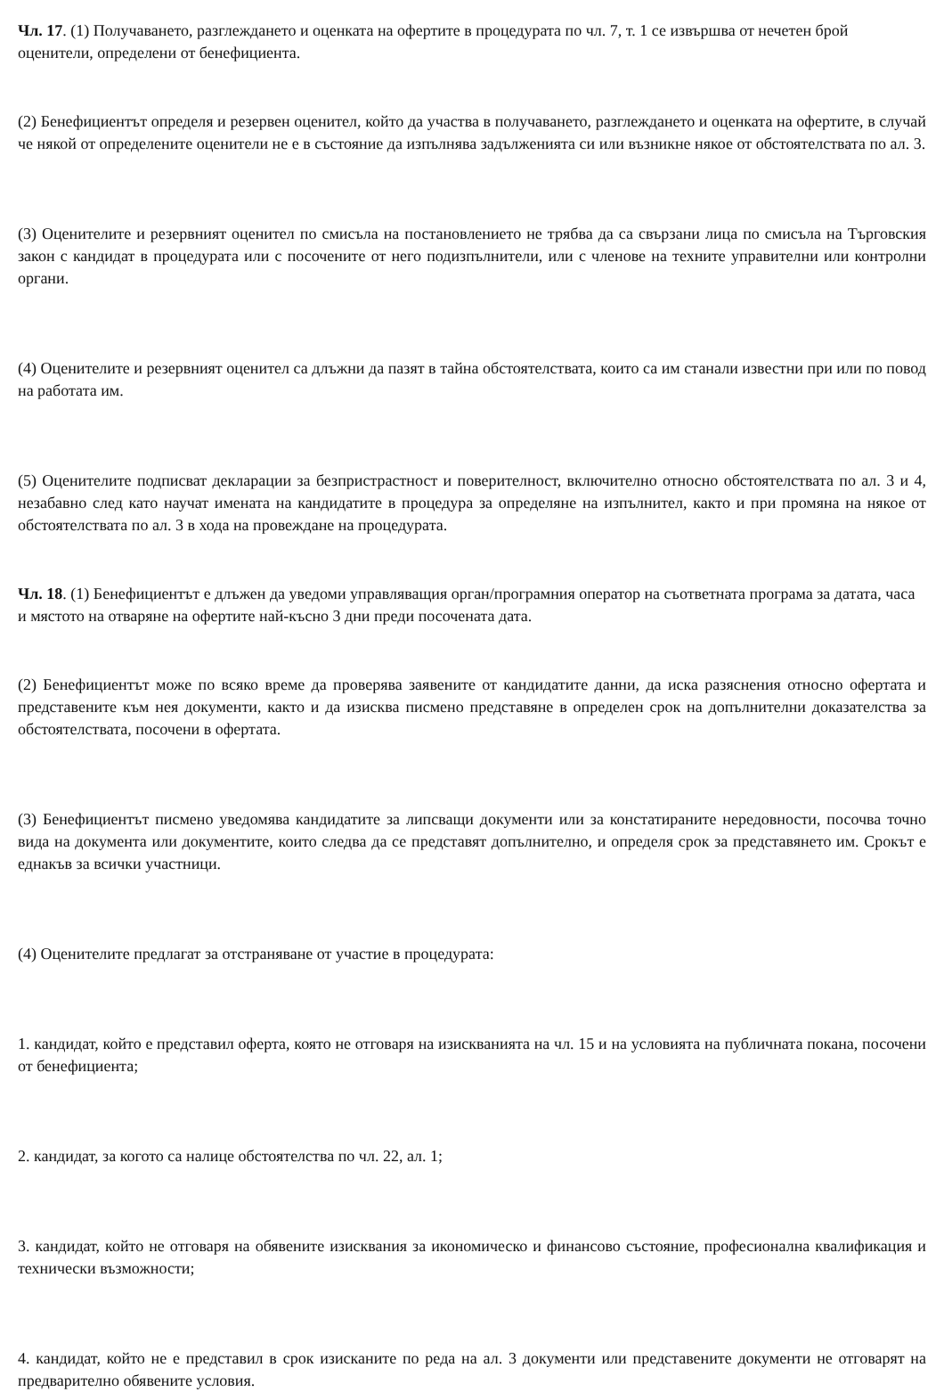Чл. 17. (1) Получаването, разглеждането и оценката на офертите в процедурата по чл. 7, т. 1 се извършва от нечетен брой оценители, определени от бенефициента.
(2) Бенефициентът определя и резервен оценител, който да участва в получаването, разглеждането и оценката на офертите, в случай че някой от определените оценители не е в състояние да изпълнява задълженията си или възникне някое от обстоятелствата по ал. 3.
(3) Оценителите и резервният оценител по смисъла на постановлението не трябва да са свързани лица по смисъла на Търговския закон с кандидат в процедурата или с посочените от него подизпълнители, или с членове на техните управителни или контролни органи.
(4) Оценителите и резервният оценител са длъжни да пазят в тайна обстоятелствата, които са им станали известни при или по повод на работата им.
(5) Оценителите подписват декларации за безпристрастност и поверителност, включително относно обстоятелствата по ал. 3 и 4, незабавно след като научат имената на кандидатите в процедура за определяне на изпълнител, както и при промяна на някое от обстоятелствата по ал. 3 в хода на провеждане на процедурата.
Чл. 18. (1) Бенефициентът е длъжен да уведоми управляващия орган/програмния оператор на съответната програма за датата, часа и мястото на отваряне на офертите най-късно 3 дни преди посочената дата.
(2) Бенефициентът може по всяко време да проверява заявените от кандидатите данни, да иска разяснения относно офертата и представените към нея документи, както и да изисква писмено представяне в определен срок на допълнителни доказателства за обстоятелствата, посочени в офертата.
(3) Бенефициентът писмено уведомява кандидатите за липсващи документи или за констатираните нередовности, посочва точно вида на документа или документите, които следва да се представят допълнително, и определя срок за представянето им. Срокът е еднакъв за всички участници.
(4) Оценителите предлагат за отстраняване от участие в процедурата:
1. кандидат, който е представил оферта, която не отговаря на изискванията на чл. 15 и на условията на публичната покана, посочени от бенефициента;
2. кандидат, за когото са налице обстоятелства по чл. 22, ал. 1;
3. кандидат, който не отговаря на обявените изисквания за икономическо и финансово състояние, професионална квалификация и технически възможности;
4. кандидат, който не е представил в срок изисканите по реда на ал. 3 документи или представените документи не отговарят на предварително обявените условия.